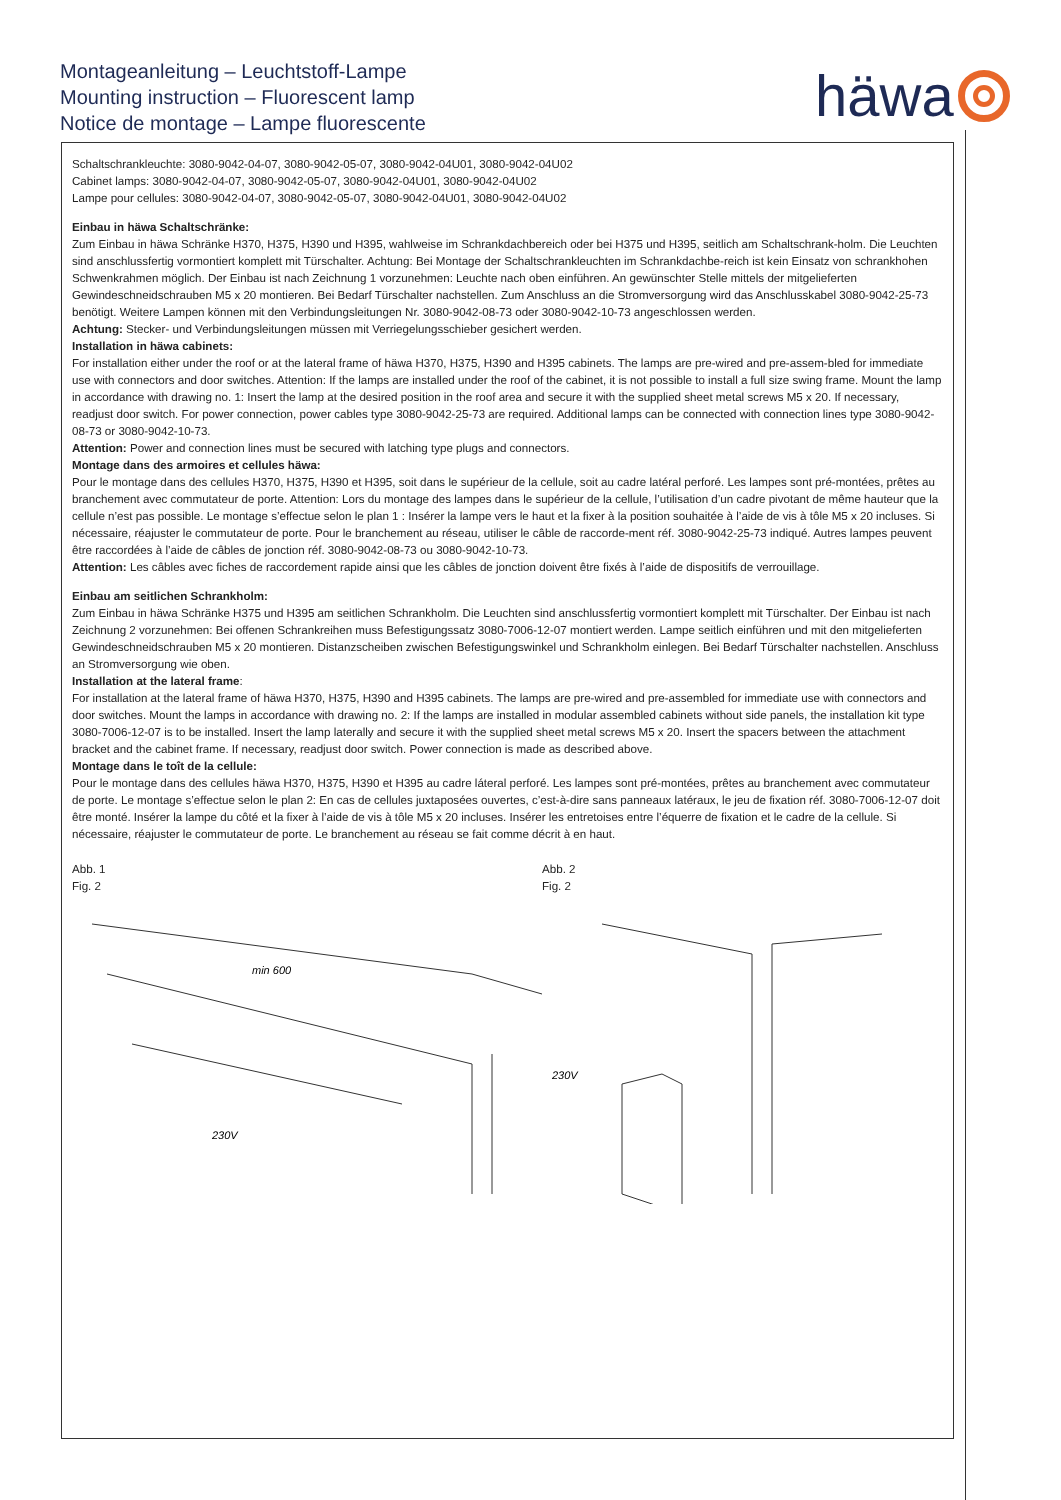Montageanleitung – Leuchtstoff-Lampe
Mounting instruction – Fluorescent lamp
Notice de montage – Lampe fluorescente
häwa
Schaltschrankleuchte: 3080-9042-04-07, 3080-9042-05-07, 3080-9042-04U01, 3080-9042-04U02
Cabinet lamps: 3080-9042-04-07, 3080-9042-05-07, 3080-9042-04U01, 3080-9042-04U02
Lampe pour cellules: 3080-9042-04-07, 3080-9042-05-07, 3080-9042-04U01, 3080-9042-04U02
Einbau in häwa Schaltschränke:
Zum Einbau in häwa Schränke H370, H375, H390 und H395, wahlweise im Schrankdachbereich oder bei H375 und H395, seitlich am Schaltschrank-holm. Die Leuchten sind anschlussfertig vormontiert komplett mit Türschalter. Achtung: Bei Montage der Schaltschrankleuchten im Schrankdachbe-reich ist kein Einsatz von schrankhohen Schwenkrahmen möglich. Der Einbau ist nach Zeichnung 1 vorzunehmen: Leuchte nach oben einführen. An gewünschter Stelle mittels der mitgelieferten Gewindeschneidschrauben M5 x 20 montieren. Bei Bedarf Türschalter nachstellen. Zum Anschluss an die Stromversorgung wird das Anschlusskabel 3080-9042-25-73 benötigt. Weitere Lampen können mit den Verbindungsleitungen Nr. 3080-9042-08-73 oder 3080-9042-10-73 angeschlossen werden.
Achtung: Stecker- und Verbindungsleitungen müssen mit Verriegelungsschieber gesichert werden.
Installation in häwa cabinets:
For installation either under the roof or at the lateral frame of häwa H370, H375, H390 and H395 cabinets. The lamps are pre-wired and pre-assem-bled for immediate use with connectors and door switches. Attention: If the lamps are installed under the roof of the cabinet, it is not possible to install a full size swing frame. Mount the lamp in accordance with drawing no. 1: Insert the lamp at the desired position in the roof area and secure it with the supplied sheet metal screws M5 x 20. If necessary, readjust door switch. For power connection, power cables type 3080-9042-25-73 are required. Additional lamps can be connected with connection lines type 3080-9042-08-73 or 3080-9042-10-73.
Attention: Power and connection lines must be secured with latching type plugs and connectors.
Montage dans des armoires et cellules häwa:
Pour le montage dans des cellules H370, H375, H390 et H395, soit dans le supérieur de la cellule, soit au cadre latéral perforé. Les lampes sont pré-montées, prêtes au branchement avec commutateur de porte. Attention: Lors du montage des lampes dans le supérieur de la cellule, l’utilisation d’un cadre pivotant de même hauteur que la cellule n’est pas possible. Le montage s’effectue selon le plan 1 : Insérer la lampe vers le haut et la fixer à la position souhaitée à l’aide de vis à tôle M5 x 20 incluses. Si nécessaire, réajuster le commutateur de porte. Pour le branchement au réseau, utiliser le câble de raccorde-ment réf. 3080-9042-25-73 indiqué. Autres lampes peuvent être raccordées à l’aide de câbles de jonction réf. 3080-9042-08-73 ou 3080-9042-10-73.
Attention: Les câbles avec fiches de raccordement rapide ainsi que les câbles de jonction doivent être fixés à l’aide de dispositifs de verrouillage.
Einbau am seitlichen Schrankholm:
Zum Einbau in häwa Schränke H375 und H395 am seitlichen Schrankholm. Die Leuchten sind anschlussfertig vormontiert komplett mit Türschalter. Der Einbau ist nach Zeichnung 2 vorzunehmen: Bei offenen Schrankreihen muss Befestigungssatz 3080-7006-12-07 montiert werden. Lampe seitlich einführen und mit den mitgelieferten Gewindeschneidschrauben M5 x 20 montieren. Distanzscheiben zwischen Befestigungswinkel und Schrankholm einlegen. Bei Bedarf Türschalter nachstellen. Anschluss an Stromversorgung wie oben.
Installation at the lateral frame:
For installation at the lateral frame of häwa H370, H375, H390 and H395 cabinets. The lamps are pre-wired and pre-assembled for immediate use with connectors and door switches. Mount the lamps in accordance with drawing no. 2: If the lamps are installed in modular assembled cabinets without side panels, the installation kit type 3080-7006-12-07 is to be installed. Insert the lamp laterally and secure it with the supplied sheet metal screws M5 x 20. Insert the spacers between the attachment bracket and the cabinet frame. If necessary, readjust door switch. Power connection is made as described above.
Montage dans le toît de la cellule:
Pour le montage dans des cellules häwa H370, H375, H390 et H395 au cadre láteral perforé. Les lampes sont pré-montées, prêtes au branchement avec commutateur de porte. Le montage s’effectue selon le plan 2: En cas de cellules juxtaposées ouvertes, c’est-à-dire sans panneaux latéraux, le jeu de fixation réf. 3080-7006-12-07 doit être monté. Insérer la lampe du côté et la fixer à l’aide de vis à tôle M5 x 20 incluses. Insérer les entretoises entre l’équerre de fixation et le cadre de la cellule. Si nécessaire, réajuster le commutateur de porte. Le branchement au réseau se fait comme décrit à en haut.
Abb. 1
Fig. 2
min 600
230V
Abb. 2
Fig. 2
230V